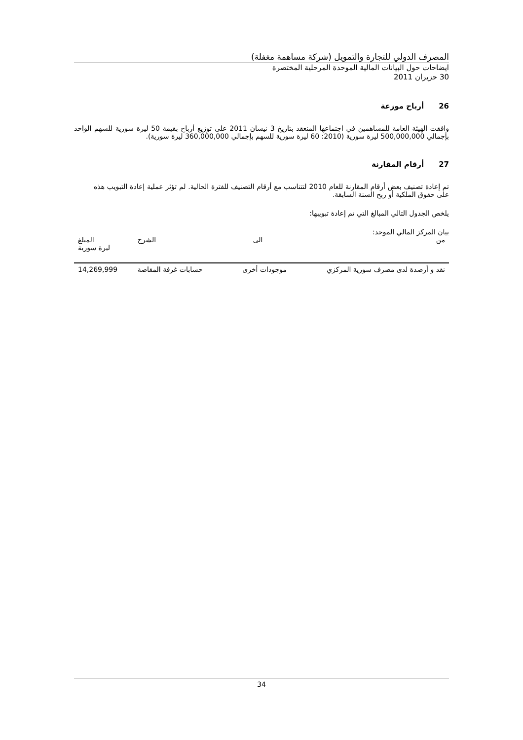المصرف الدولي للتجارة والتمويل (شركة مساهمة مغفلة)
ايضاحات حول البيانات المالية الموحدة المرحلية المختصرة
30 حزيران 2011
26أرباح موزعة
وافقت الهيئة العامة للمساهمين في اجتماعها المنعقد بتاريخ 3 نيسان 2011 على توزيع أرباح بقيمة 50 ليرة سورية للسهم الواحد بإجمالي 500,000,000 ليرة سورية (2010: 60 ليرة سورية للسهم بإجمالي 360,000,000 ليرة سورية).
27أرقام المقارنة
تم إعادة تصنيف بعض أرقام المقارنة للعام 2010 لتتناسب مع أرقام التصنيف للفترة الحالية. لم تؤثر عملية إعادة التبويب هذه على حقوق الملكية أو ربح السنة السابقة.
يلخص الجدول التالي المبالغ التي تم إعادة تبويبها:
بيان المركز المالي الموحد:
| من | الى | الشرح | المبلغ ليرة سورية |
| --- | --- | --- | --- |
| نقد و أرصدة لدى مصرف سورية المركزي | موجودات أخرى | حسابات غرفة المقاصة | 14,269,999 |
34